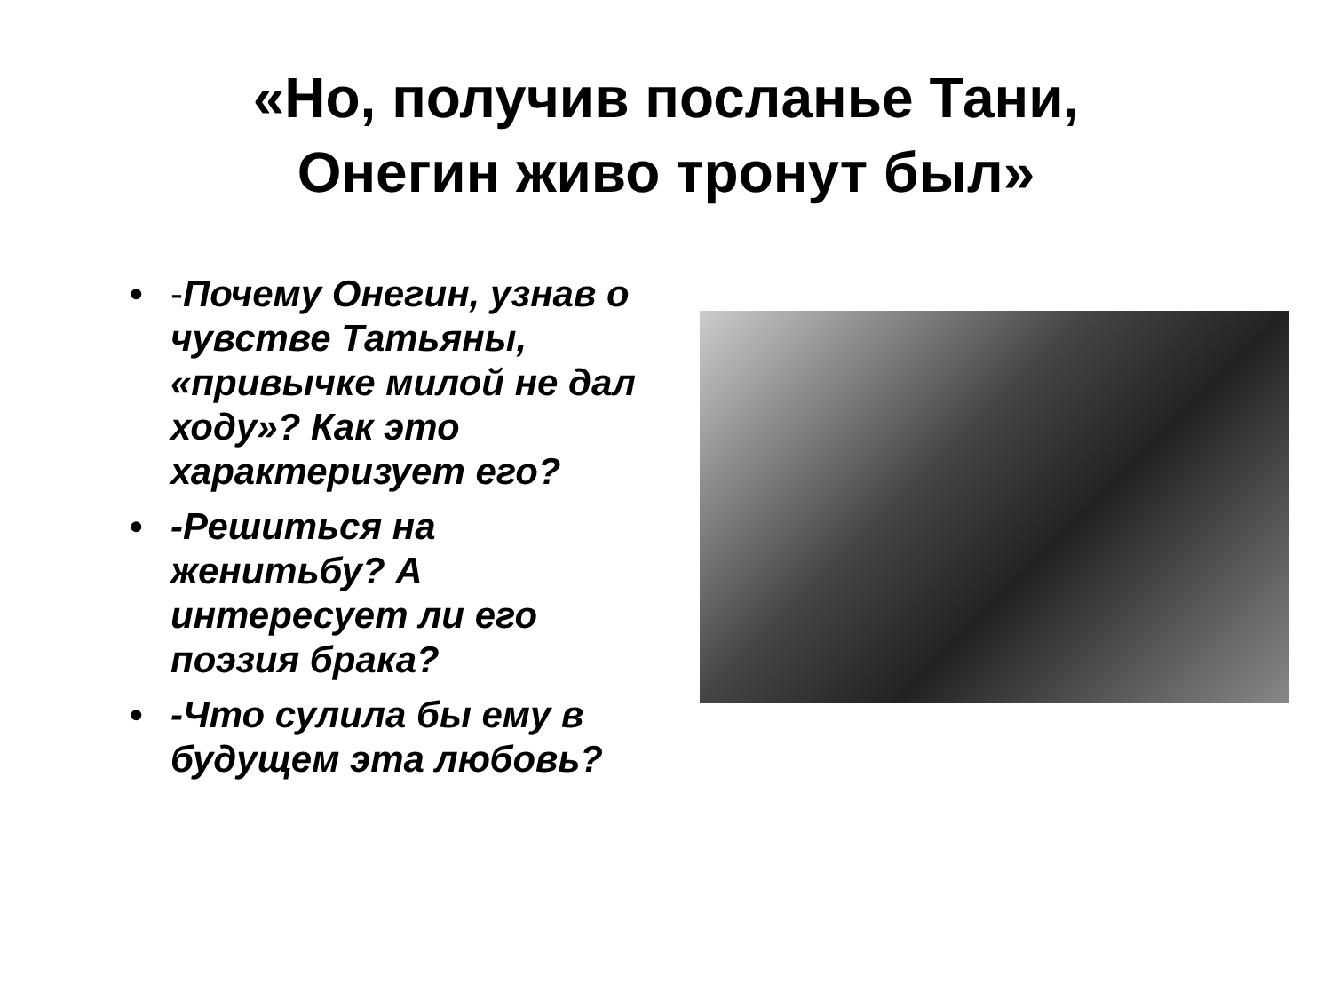«Но, получив посланье Тани,
Онегин живо тронут был»
• -Почему Онегин, узнав о чувстве Татьяны, «привычке милой не дал ходу»? Как это характеризует его?
• -Решиться на женитьбу? А интересует ли его поэзия брака?
• -Что сулила бы ему в будущем эта любовь?